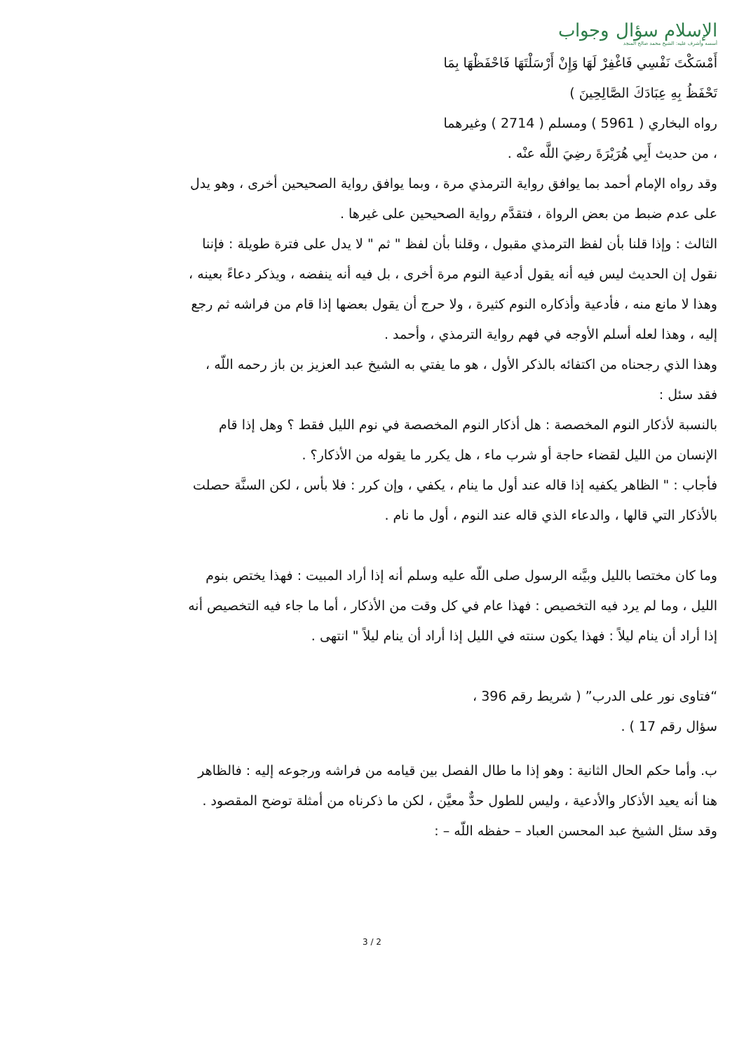الإسلام سؤال وجواب
أسسه وأشرف عليه: الشيخ محمد صالح المنجد
أَمْسَكْتَ نَفْسِي فَاغْفِرْ لَهَا وَإِنْ أَرْسَلْتَهَا فَاحْفَظْهَا بِمَا
تَحْفَظُ بِهِ عِبَادَكَ الصَّالِحِينَ )
رواه البخاري ( 5961 ) ومسلم ( 2714 ) وغيرهما
، من حديث أَبِي هُرَيْرَةَ رضِيَ اللَّه عنْه .
وقد رواه الإمام أحمد بما يوافق رواية الترمذي مرة ، وبما يوافق رواية الصحيحين أخرى ، وهو يدل على عدم ضبط من بعض الرواة ، فتقدَّم رواية الصحيحين على غيرها .
الثالث : وإذا قلنا بأن لفظ الترمذي مقبول ، وقلنا بأن لفظ " ثم " لا يدل على فترة طويلة : فإننا نقول إن الحديث ليس فيه أنه يقول أدعية النوم مرة أخرى ، بل فيه أنه ينفضه ، ويذكر دعاءً بعينه ، وهذا لا مانع منه ، فأدعية وأذكاره النوم كثيرة ، ولا حرج أن يقول بعضها إذا قام من فراشه ثم رجع إليه ، وهذا لعله أسلم الأوجه في فهم رواية الترمذي ، وأحمد .
وهذا الذي رجحناه من اكتفائه بالذكر الأول ، هو ما يفتي به الشيخ عبد العزيز بن باز رحمه اللّه ، فقد سئل :
بالنسبة لأذكار النوم المخصصة : هل أذكار النوم المخصصة في نوم الليل فقط ؟ وهل إذا قام الإنسان من الليل لقضاء حاجة أو شرب ماء ، هل يكرر ما يقوله من الأذكار؟ .
فأجاب : " الظاهر يكفيه إذا قاله عند أول ما ينام ، يكفي ، وإن كرر : فلا بأس ، لكن السنَّة حصلت بالأذكار التي قالها ، والدعاء الذي قاله عند النوم ، أول ما نام .
وما كان مختصا بالليل وبيَّنه الرسول صلى اللّه عليه وسلم أنه إذا أراد المبيت : فهذا يختص بنوم الليل ، وما لم يرد فيه التخصيص : فهذا عام في كل وقت من الأذكار ، أما ما جاء فيه التخصيص أنه إذا أراد أن ينام ليلاً : فهذا يكون سنته في الليل إذا أراد أن ينام ليلاً " انتهى .
“فتاوى نور على الدرب” ( شريط رقم 396 ،
سؤال رقم 17 ) .
ب. وأما حكم الحال الثانية : وهو إذا ما طال الفصل بين قيامه من فراشه ورجوعه إليه : فالظاهر هنا أنه يعيد الأذكار والأدعية ، وليس للطول حدٌّ معيَّن ، لكن ما ذكرناه من أمثلة توضح المقصود .
وقد سئل الشيخ عبد المحسن العباد – حفظه اللّه – :
3 / 2